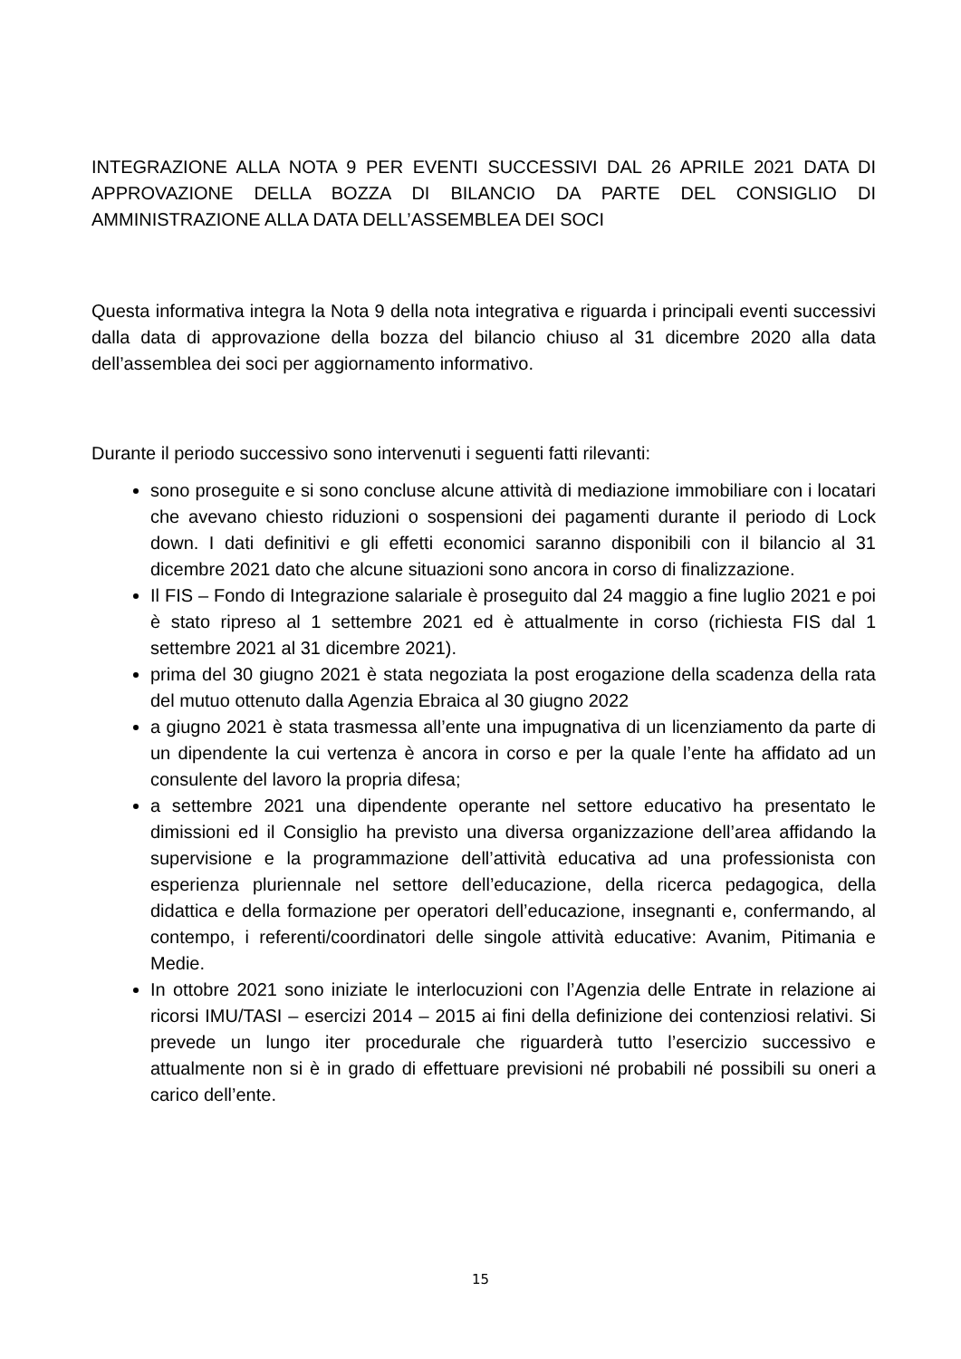INTEGRAZIONE ALLA NOTA 9 PER EVENTI SUCCESSIVI DAL 26 APRILE 2021 DATA DI APPROVAZIONE DELLA BOZZA DI BILANCIO DA PARTE DEL CONSIGLIO DI AMMINISTRAZIONE ALLA DATA DELL’ASSEMBLEA DEI SOCI
Questa informativa integra la Nota 9 della nota integrativa e riguarda i principali eventi successivi dalla data di approvazione della bozza del bilancio chiuso al 31 dicembre 2020 alla data dell’assemblea dei soci per aggiornamento informativo.
Durante il periodo successivo sono intervenuti i seguenti fatti rilevanti:
sono proseguite e si sono concluse alcune attività di mediazione immobiliare con i locatari che avevano chiesto riduzioni o sospensioni dei pagamenti durante il periodo di Lock down. I dati definitivi e gli effetti economici saranno disponibili con il bilancio al 31 dicembre 2021 dato che alcune situazioni sono ancora in corso di finalizzazione.
Il FIS – Fondo di Integrazione salariale è proseguito dal 24 maggio a fine luglio 2021 e poi è stato ripreso al 1 settembre 2021 ed è attualmente in corso (richiesta FIS dal 1 settembre 2021 al 31 dicembre 2021).
prima del 30 giugno 2021 è stata negoziata la post erogazione della scadenza della rata del mutuo ottenuto dalla Agenzia Ebraica al 30 giugno 2022
a giugno 2021 è stata trasmessa all’ente una impugnativa di un licenziamento da parte di un dipendente la cui vertenza è ancora in corso e per la quale l’ente ha affidato ad un consulente del lavoro la propria difesa;
a settembre 2021 una dipendente operante nel settore educativo ha presentato le dimissioni ed il Consiglio ha previsto una diversa organizzazione dell’area affidando la supervisione e la programmazione dell’attività educativa ad una professionista con esperienza pluriennale nel settore dell’educazione, della ricerca pedagogica, della didattica e della formazione per operatori dell’educazione, insegnanti e, confermando, al contempo, i referenti/coordinatori delle singole attività educative: Avanim, Pitimania e Medie.
In ottobre 2021 sono iniziate le interlocuzioni con l’Agenzia delle Entrate in relazione ai ricorsi IMU/TASI – esercizi 2014 – 2015 ai fini della definizione dei contenziosi relativi. Si prevede un lungo iter procedurale che riguarderà tutto l’esercizio successivo e attualmente non si è in grado di effettuare previsioni né probabili né possibili su oneri a carico dell’ente.
15